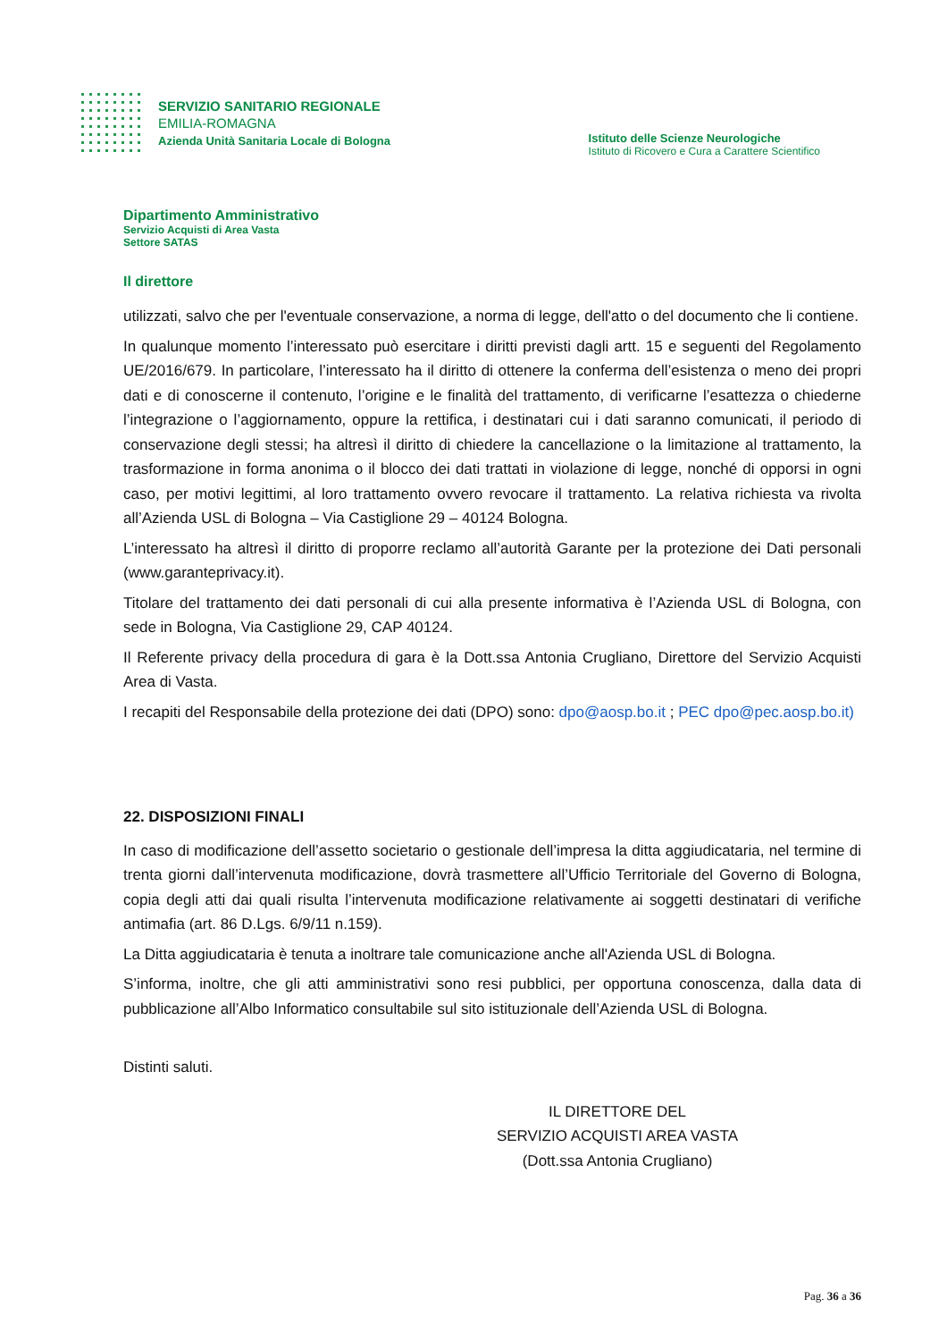SERVIZIO SANITARIO REGIONALE
EMILIA-ROMAGNA
Azienda Unità Sanitaria Locale di Bologna
Istituto delle Scienze Neurologiche
Istituto di Ricovero e Cura a Carattere Scientifico
Dipartimento Amministrativo
Servizio Acquisti di Area Vasta
Settore SATAS
Il direttore
utilizzati, salvo che per l'eventuale conservazione, a norma di legge, dell'atto o del documento che li contiene.
In qualunque momento l’interessato può esercitare i diritti previsti dagli artt. 15 e seguenti del Regolamento UE/2016/679. In particolare, l’interessato ha il diritto di ottenere la conferma dell’esistenza o meno dei propri dati e di conoscerne il contenuto, l’origine e le finalità del trattamento, di verificarne l’esattezza o chiederne l’integrazione o l’aggiornamento, oppure la rettifica, i destinatari cui i dati saranno comunicati, il periodo di conservazione degli stessi; ha altresì il diritto di chiedere la cancellazione o la limitazione al trattamento, la trasformazione in forma anonima o il blocco dei dati trattati in violazione di legge, nonché di opporsi in ogni caso, per motivi legittimi, al loro trattamento ovvero revocare il trattamento. La relativa richiesta va rivolta all’Azienda USL di Bologna – Via Castiglione 29 – 40124 Bologna.
L’interessato ha altresì il diritto di proporre reclamo all’autorità Garante per la protezione dei Dati personali (www.garanteprivacy.it).
Titolare del trattamento dei dati personali di cui alla presente informativa è l’Azienda USL di Bologna, con sede in Bologna, Via Castiglione 29, CAP 40124.
Il Referente privacy della procedura di gara è la Dott.ssa Antonia Crugliano, Direttore del Servizio Acquisti Area di Vasta.
I recapiti del Responsabile della protezione dei dati (DPO) sono: dpo@aosp.bo.it ; PEC dpo@pec.aosp.bo.it)
22. DISPOSIZIONI FINALI
In caso di modificazione dell’assetto societario o gestionale dell’impresa la ditta aggiudicataria, nel termine di trenta giorni dall’intervenuta modificazione, dovrà trasmettere all’Ufficio Territoriale del Governo di Bologna, copia degli atti dai quali risulta l’intervenuta modificazione relativamente ai soggetti destinatari di verifiche antimafia (art. 86 D.Lgs. 6/9/11 n.159).
La Ditta aggiudicataria è tenuta a inoltrare tale comunicazione anche all'Azienda USL di Bologna.
S’informa, inoltre, che gli atti amministrativi sono resi pubblici, per opportuna conoscenza, dalla data di pubblicazione all’Albo Informatico consultabile sul sito istituzionale dell’Azienda USL di Bologna.
Distinti saluti.
IL DIRETTORE DEL
SERVIZIO ACQUISTI AREA VASTA
(Dott.ssa Antonia Crugliano)
Pag. 36 a 36